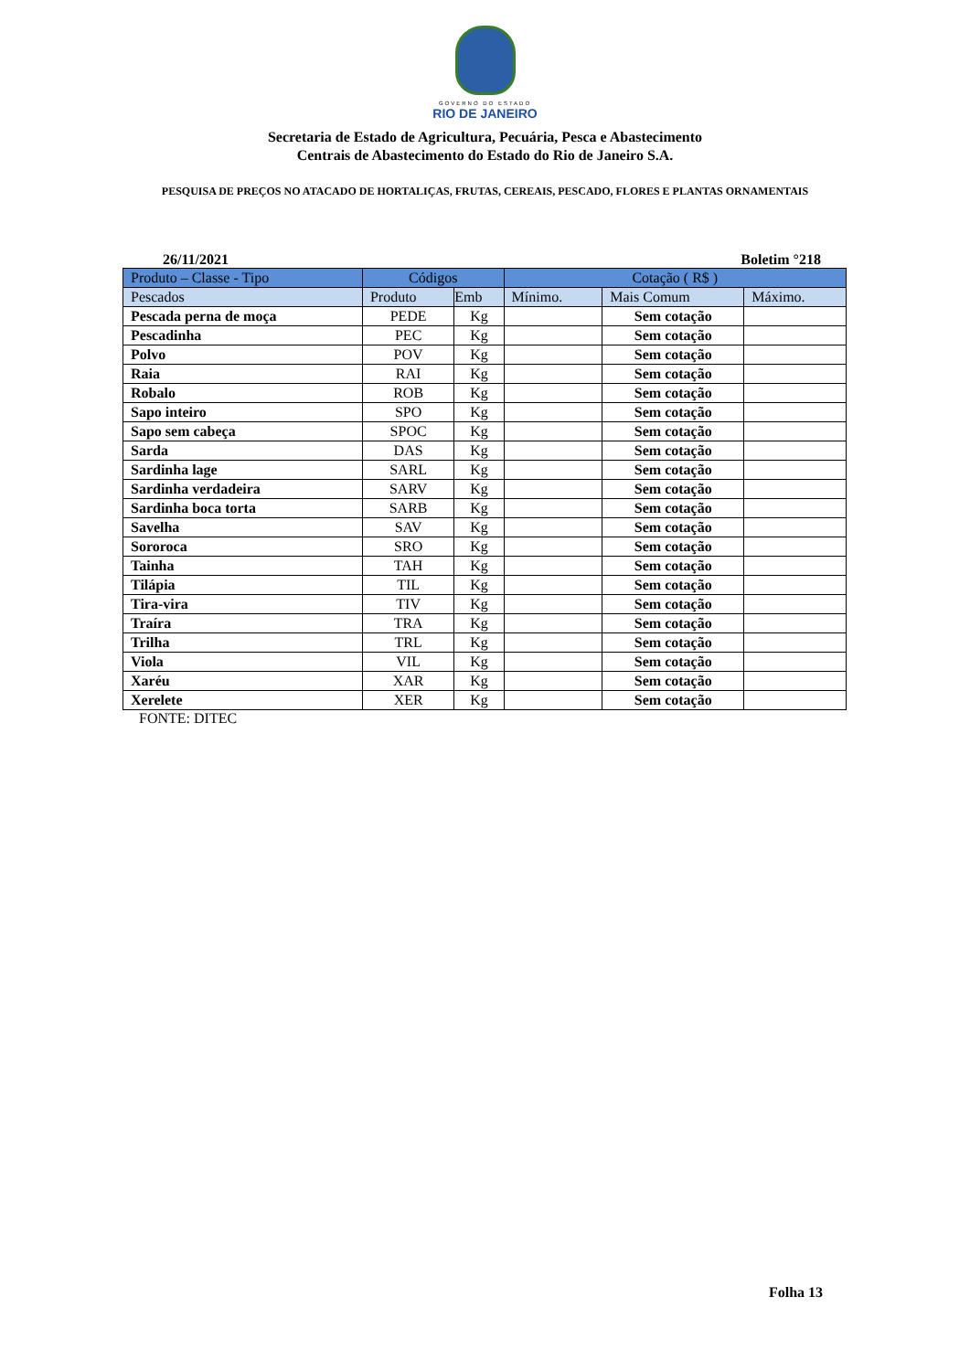GOVERNO DO ESTADO
RIO DE JANEIRO
Secretaria de Estado de Agricultura, Pecuária, Pesca e Abastecimento
Centrais de Abastecimento do Estado do Rio de Janeiro S.A.
PESQUISA DE PREÇOS NO ATACADO DE HORTALIÇAS, FRUTAS, CEREAIS, PESCADO, FLORES E PLANTAS ORNAMENTAIS
26/11/2021 Boletim °218
| Produto – Classe - Tipo | Códigos | | Cotação ( R$ ) | | |
| --- | --- | --- | --- | --- | --- |
| Pescados | Produto | Emb | Mínimo. | Mais Comum | Máximo. |
| Pescada perna de moça | PEDE | Kg | | Sem cotação | |
| Pescadinha | PEC | Kg | | Sem cotação | |
| Polvo | POV | Kg | | Sem cotação | |
| Raia | RAI | Kg | | Sem cotação | |
| Robalo | ROB | Kg | | Sem cotação | |
| Sapo inteiro | SPO | Kg | | Sem cotação | |
| Sapo sem cabeça | SPOC | Kg | | Sem cotação | |
| Sarda | DAS | Kg | | Sem cotação | |
| Sardinha lage | SARL | Kg | | Sem cotação | |
| Sardinha verdadeira | SARV | Kg | | Sem cotação | |
| Sardinha boca torta | SARB | Kg | | Sem cotação | |
| Savelha | SAV | Kg | | Sem cotação | |
| Sororoca | SRO | Kg | | Sem cotação | |
| Tainha | TAH | Kg | | Sem cotação | |
| Tilápia | TIL | Kg | | Sem cotação | |
| Tira-vira | TIV | Kg | | Sem cotação | |
| Traíra | TRA | Kg | | Sem cotação | |
| Trilha | TRL | Kg | | Sem cotação | |
| Viola | VIL | Kg | | Sem cotação | |
| Xaréu | XAR | Kg | | Sem cotação | |
| Xerelete | XER | Kg | | Sem cotação | |
FONTE: DITEC
Folha 13